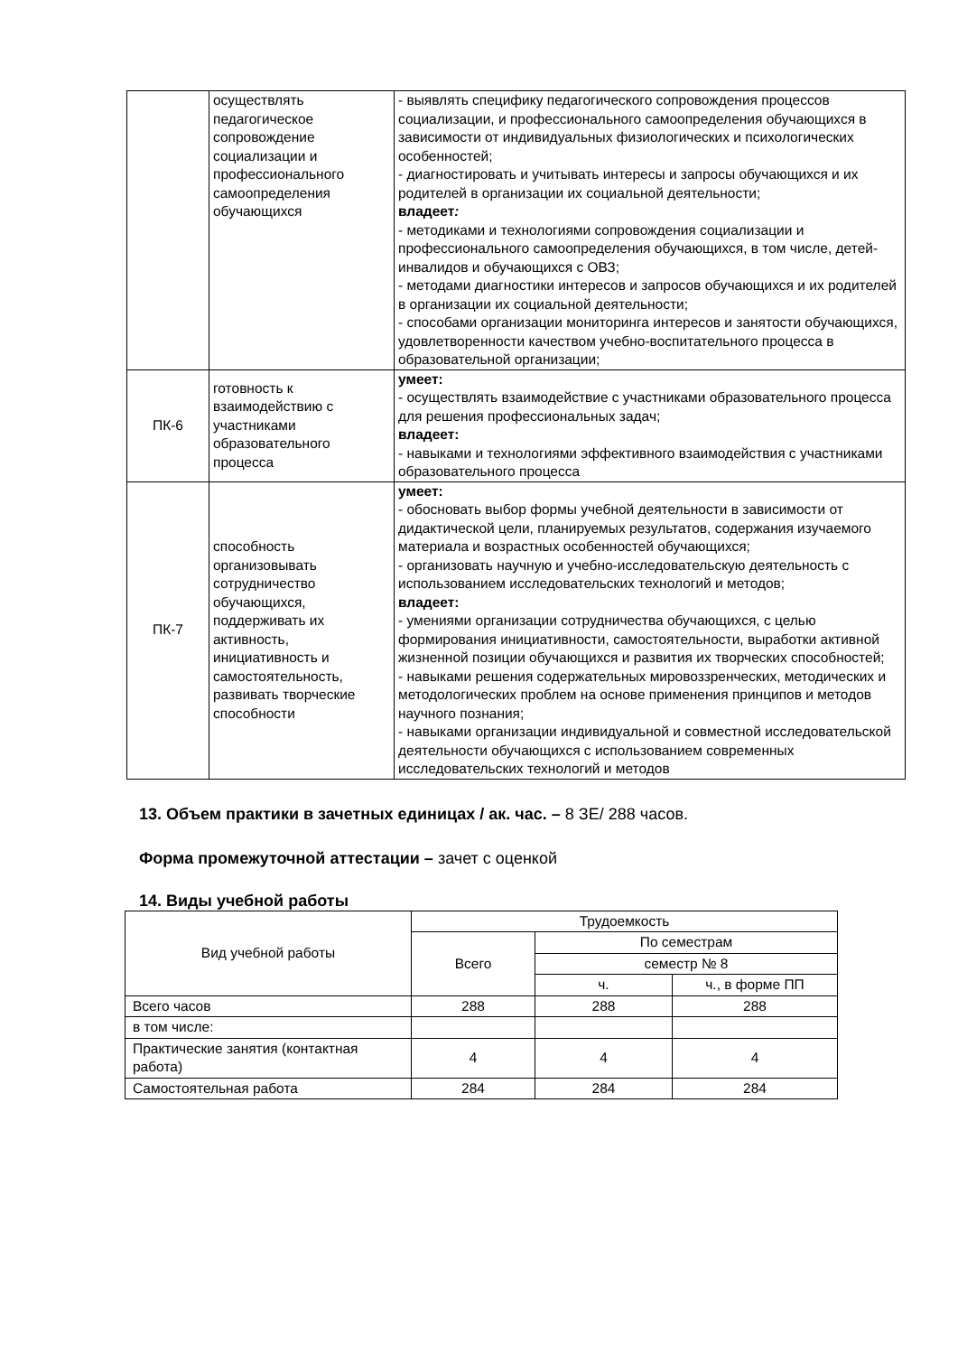| | осуществлять педагогическое сопровождение социализации и профессионального самоопределения обучающихся | - выявлять специфику педагогического сопровождения процессов социализации, и профессионального самоопределения обучающихся в зависимости от индивидуальных физиологических и психологических особенностей; - диагностировать и учитывать интересы и запросы обучающихся и их родителей в организации их социальной деятельности; владеет : - методиками и технологиями сопровождения социализации и профессионального самоопределения обучающихся, в том числе, детей-инвалидов и обучающихся с ОВЗ; - методами диагностики интересов и запросов обучающихся и их родителей в организации их социальной деятельности; - способами организации мониторинга интересов и занятости обучающихся, удовлетворенности качеством учебно-воспитательного процесса в образовательной организации; |
| ПК-6 | готовность к взаимодействию с участниками образовательного процесса | умеет: - осуществлять взаимодействие с участниками образовательного процесса для решения профессиональных задач; владеет: - навыками и технологиями эффективного взаимодействия с участниками образовательного процесса |
| ПК-7 | способность организовывать сотрудничество обучающихся, поддерживать их активность, инициативность и самостоятельность, развивать творческие способности | умеет: - обосновать выбор формы учебной деятельности в зависимости от дидактической цели, планируемых результатов, содержания изучаемого материала и возрастных особенностей обучающихся; - организовать научную и учебно-исследовательскую деятельность с использованием исследовательских технологий и методов; владеет: - умениями организации сотрудничества обучающихся, с целью формирования инициативности, самостоятельности, выработки активной жизненной позиции обучающихся и развития их творческих способностей; - навыками решения содержательных мировоззренческих, методических и методологических проблем на основе применения принципов и методов научного познания; - навыками организации индивидуальной и совместной исследовательской деятельности обучающихся с использованием современных исследовательских технологий и методов |
13. Объем практики в зачетных единицах / ак. час. – 8 ЗЕ/ 288 часов.
Форма промежуточной аттестации – зачет с оценкой
14. Виды учебной работы
| Вид учебной работы | Трудоемкость | | |
| --- | --- | --- | --- |
| | Всего | По семестрам | |
| | | семестр № 8 | |
| | | ч. | ч., в форме ПП |
| Всего часов | 288 | 288 | 288 |
| в том числе: | | | |
| Практические занятия (контактная работа) | 4 | 4 | 4 |
| Самостоятельная работа | 284 | 284 | 284 |